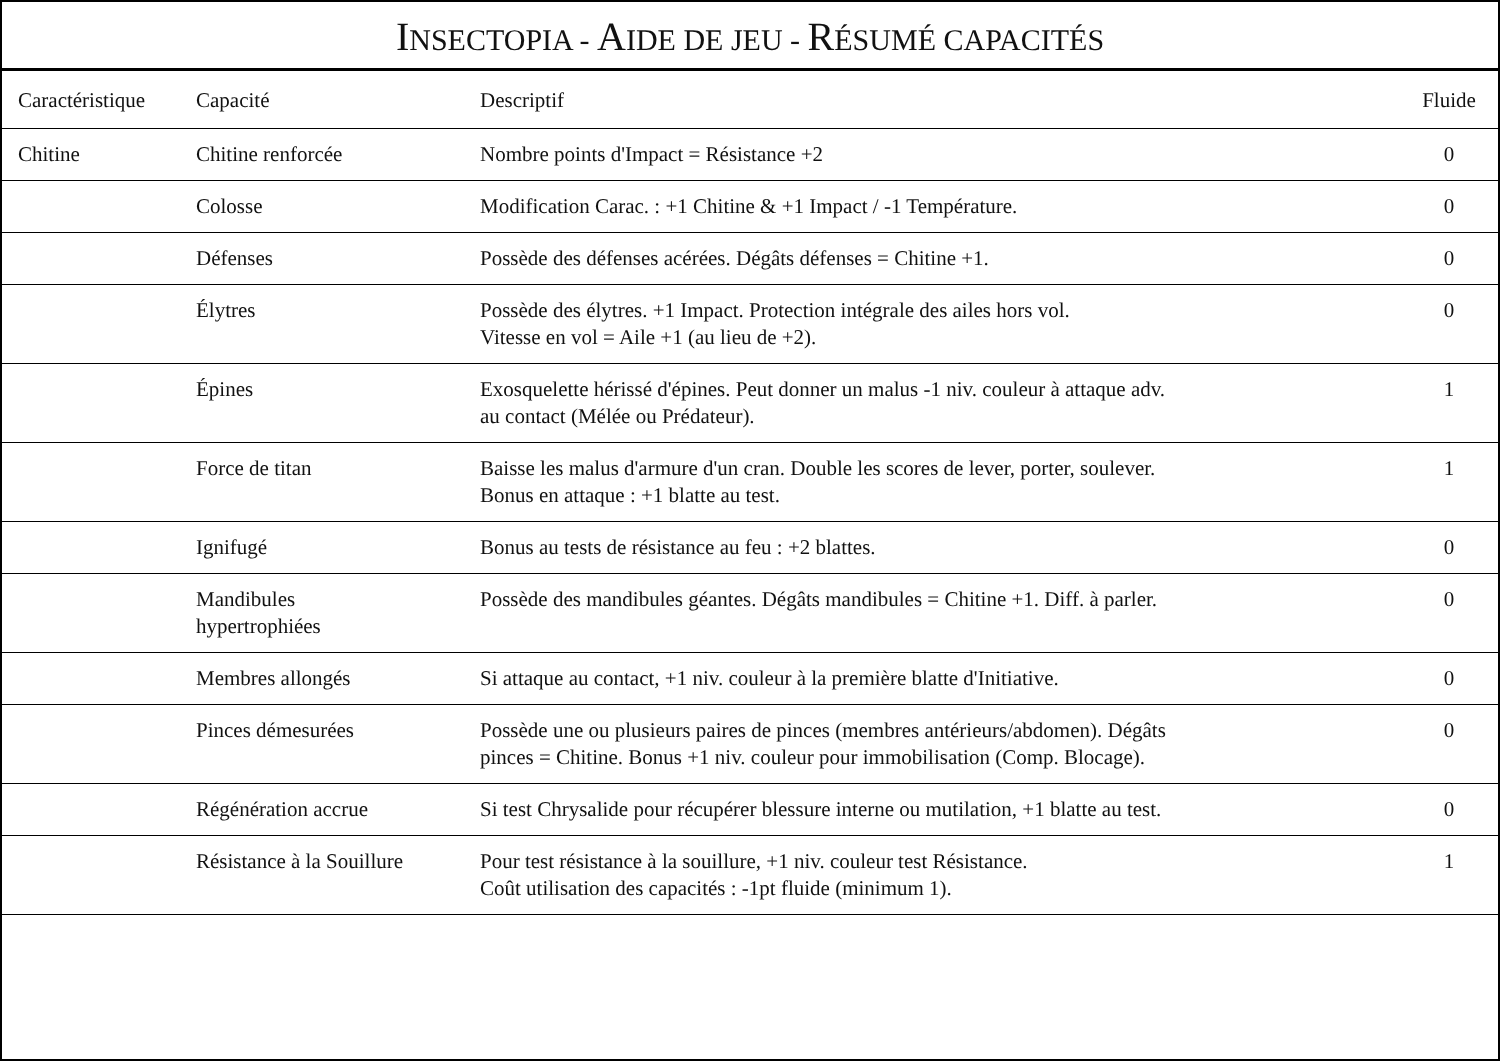INSECTOPIA - AIDE DE JEU - RÉSUMÉ CAPACITÉS
| Caractéristique | Capacité | Descriptif | Fluide |
| --- | --- | --- | --- |
| Chitine | Chitine renforcée | Nombre points d'Impact = Résistance +2 | 0 |
| | Colosse | Modification Carac. : +1 Chitine & +1 Impact / -1 Température. | 0 |
| | Défenses | Possède des défenses acérées. Dégâts défenses = Chitine +1. | 0 |
| | Élytres | Possède des élytres. +1 Impact. Protection intégrale des ailes hors vol. Vitesse en vol = Aile +1 (au lieu de +2). | 0 |
| | Épines | Exosquelette hérissé d'épines. Peut donner un malus -1 niv. couleur à attaque adv. au contact (Mélée ou Prédateur). | 1 |
| | Force de titan | Baisse les malus d'armure d'un cran. Double les scores de lever, porter, soulever. Bonus en attaque : +1 blatte au test. | 1 |
| | Ignifugé | Bonus au tests de résistance au feu : +2 blattes. | 0 |
| | Mandibules hypertrophiées | Possède des mandibules géantes. Dégâts mandibules = Chitine +1. Diff. à parler. | 0 |
| | Membres allongés | Si attaque au contact, +1 niv. couleur à la première blatte d'Initiative. | 0 |
| | Pinces démesurées | Possède une ou plusieurs paires de pinces (membres antérieurs/abdomen). Dégâts pinces = Chitine. Bonus +1 niv. couleur pour immobilisation (Comp. Blocage). | 0 |
| | Régénération accrue | Si test Chrysalide pour récupérer blessure interne ou mutilation, +1 blatte au test. | 0 |
| | Résistance à la Souillure | Pour test résistance à la souillure, +1 niv. couleur test Résistance. Coût utilisation des capacités : -1pt fluide (minimum 1). | 1 |